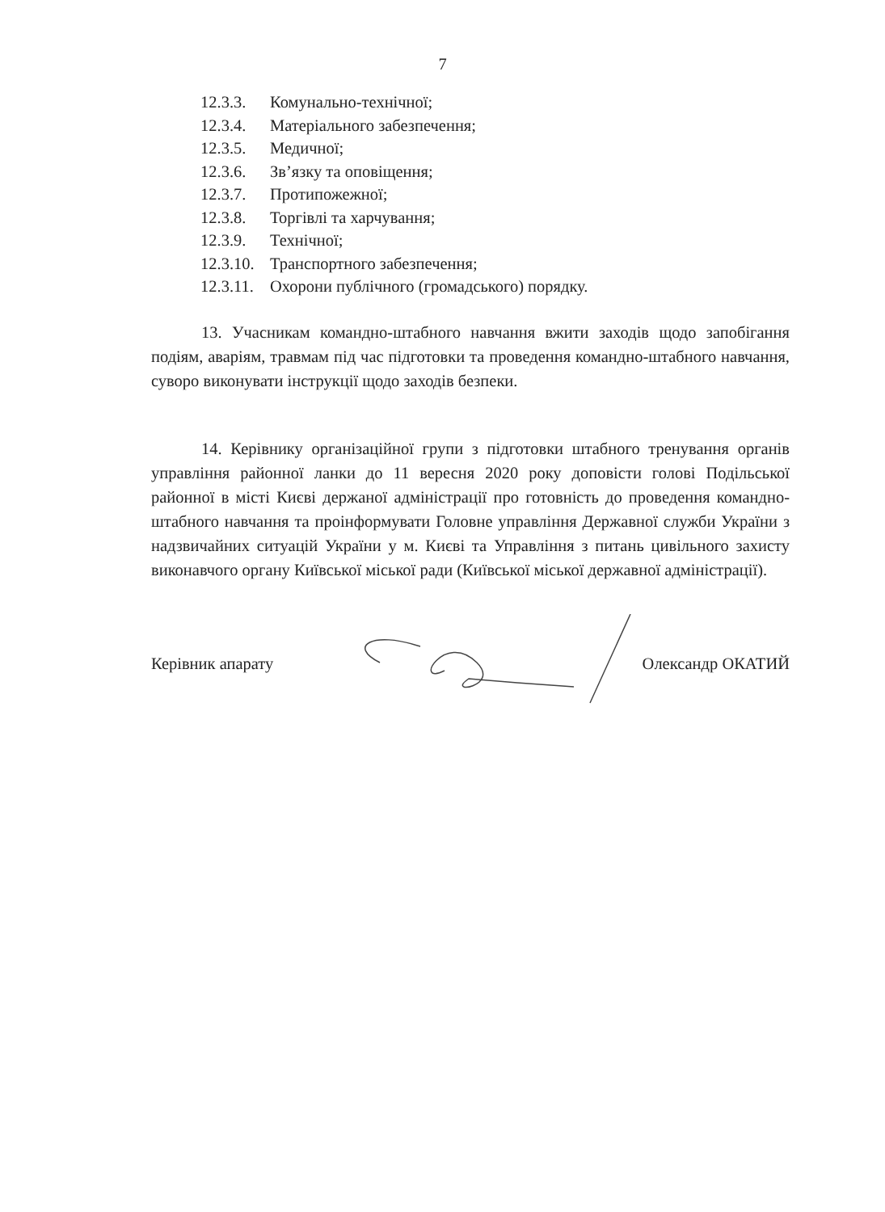7
12.3.3. Комунально-технічної;
12.3.4. Матеріального забезпечення;
12.3.5. Медичної;
12.3.6. Зв’язку та оповіщення;
12.3.7. Протипожежної;
12.3.8. Торгівлі та харчування;
12.3.9. Технічної;
12.3.10. Транспортного забезпечення;
12.3.11. Охорони публічного (громадського) порядку.
13. Учасникам командно-штабного навчання вжити заходів щодо запобігання подіям, аваріям, травмам під час підготовки та проведення командно-штабного навчання, суворо виконувати інструкції щодо заходів безпеки.
14. Керівнику організаційної групи з підготовки штабного тренування органів управління районної ланки до 11 вересня 2020 року доповісти голові Подільської районної в місті Києві держаної адміністрації про готовність до проведення командно-штабного навчання та проінформувати Головне управління Державної служби України з надзвичайних ситуацій України у м. Києві та Управління з питань цивільного захисту виконавчого органу Київської міської ради (Київської міської державної адміністрації).
Керівник апарату Олександр ОКАТИЙ